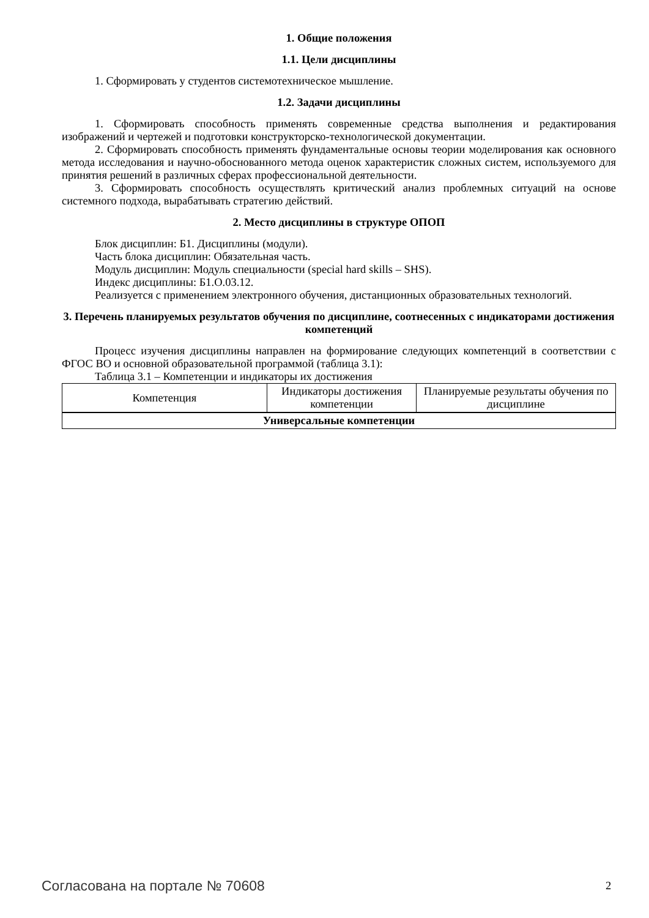1. Общие положения
1.1. Цели дисциплины
1. Сформировать у студентов системотехническое мышление.
1.2. Задачи дисциплины
1. Сформировать способность применять современные средства выполнения и редактирования изображений и чертежей и подготовки конструкторско-технологической документации.
2. Сформировать способность применять фундаментальные основы теории моделирования как основного метода исследования и научно-обоснованного метода оценок характеристик сложных систем, используемого для принятия решений в различных сферах профессиональной деятельности.
3. Сформировать способность осуществлять критический анализ проблемных ситуаций на основе системного подхода, вырабатывать стратегию действий.
2. Место дисциплины в структуре ОПОП
Блок дисциплин: Б1. Дисциплины (модули).
Часть блока дисциплин: Обязательная часть.
Модуль дисциплин: Модуль специальности (special hard skills – SHS).
Индекс дисциплины: Б1.О.03.12.
Реализуется с применением электронного обучения, дистанционных образовательных технологий.
3. Перечень планируемых результатов обучения по дисциплине, соотнесенных с индикаторами достижения компетенций
Процесс изучения дисциплины направлен на формирование следующих компетенций в соответствии с ФГОС ВО и основной образовательной программой (таблица 3.1):
Таблица 3.1 – Компетенции и индикаторы их достижения
| Компетенция | Индикаторы достижения компетенции | Планируемые результаты обучения по дисциплине |
| --- | --- | --- |
| Универсальные компетенции | | |
Согласована на портале № 70608 2